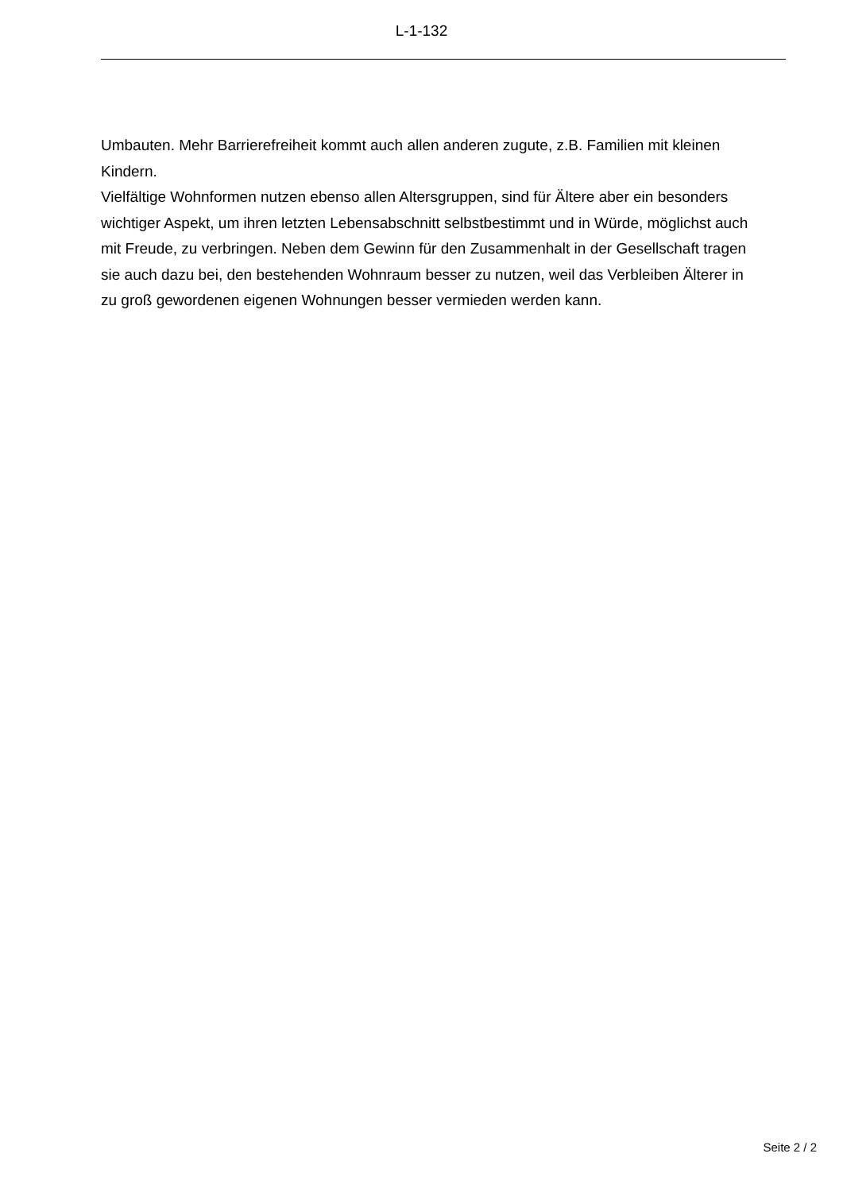L-1-132
Umbauten. Mehr Barrierefreiheit kommt auch allen anderen zugute, z.B. Familien mit kleinen Kindern.
Vielfältige Wohnformen nutzen ebenso allen Altersgruppen, sind für Ältere aber ein besonders wichtiger Aspekt, um ihren letzten Lebensabschnitt selbstbestimmt und in Würde, möglichst auch mit Freude, zu verbringen. Neben dem Gewinn für den Zusammenhalt in der Gesellschaft tragen sie auch dazu bei, den bestehenden Wohnraum besser zu nutzen, weil das Verbleiben Älterer in zu groß gewordenen eigenen Wohnungen besser vermieden werden kann.
Seite 2 / 2